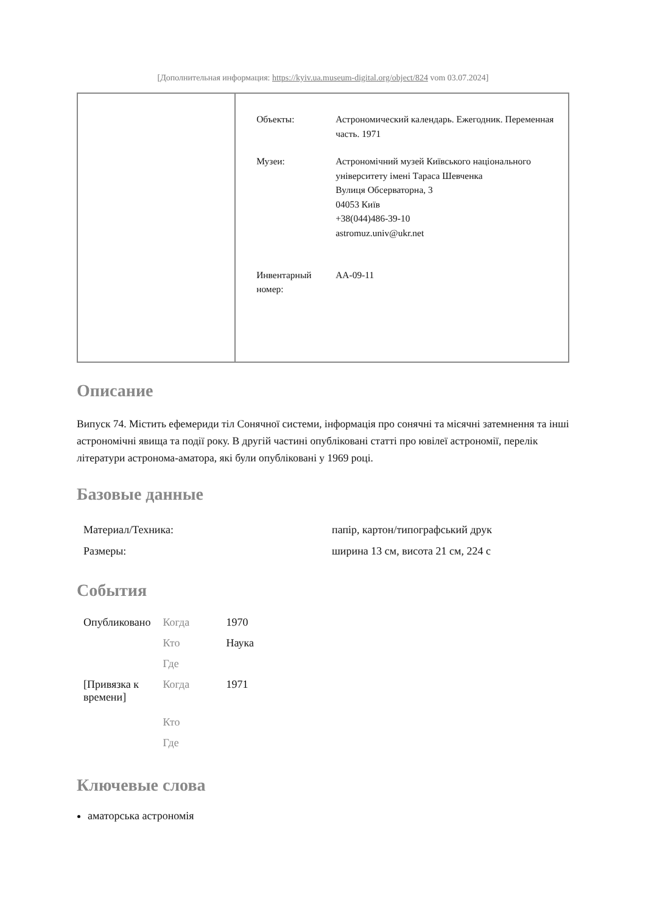[Дополнительная информация: https://kyiv.ua.museum-digital.org/object/824 vom 03.07.2024]
| Объекты: | Астрономический календарь. Ежегодник. Переменная часть. 1971 |
| Музеи: | Астрономічний музей Київського національного університету імені Тараса Шевченка Вулиця Обсерваторна, 3 04053 Київ +38(044)486-39-10 astromuz.univ@ukr.net |
| Инвентарный номер: | АА-09-11 |
Описание
Випуск 74. Містить ефемериди тіл Сонячної системи, інформація про сонячні та місячні затемнення та інші астрономічні явища та події року. В другій частині опубліковані статті про ювілеї астрономії, перелік літератури астронома-аматора, які були опубліковані у 1969 році.
Базовые данные
| Материал/Техника: | папір, картон/типографський друк |
| Размеры: | ширина 13 см, висота 21 см, 224 с |
События
| Опубликовано | Когда | 1970 |
| | Кто | Наука |
| | Где | |
| [Привязка к времени] | Когда | 1971 |
| | Кто | |
| | Где | |
Ключевые слова
аматорська астрономія